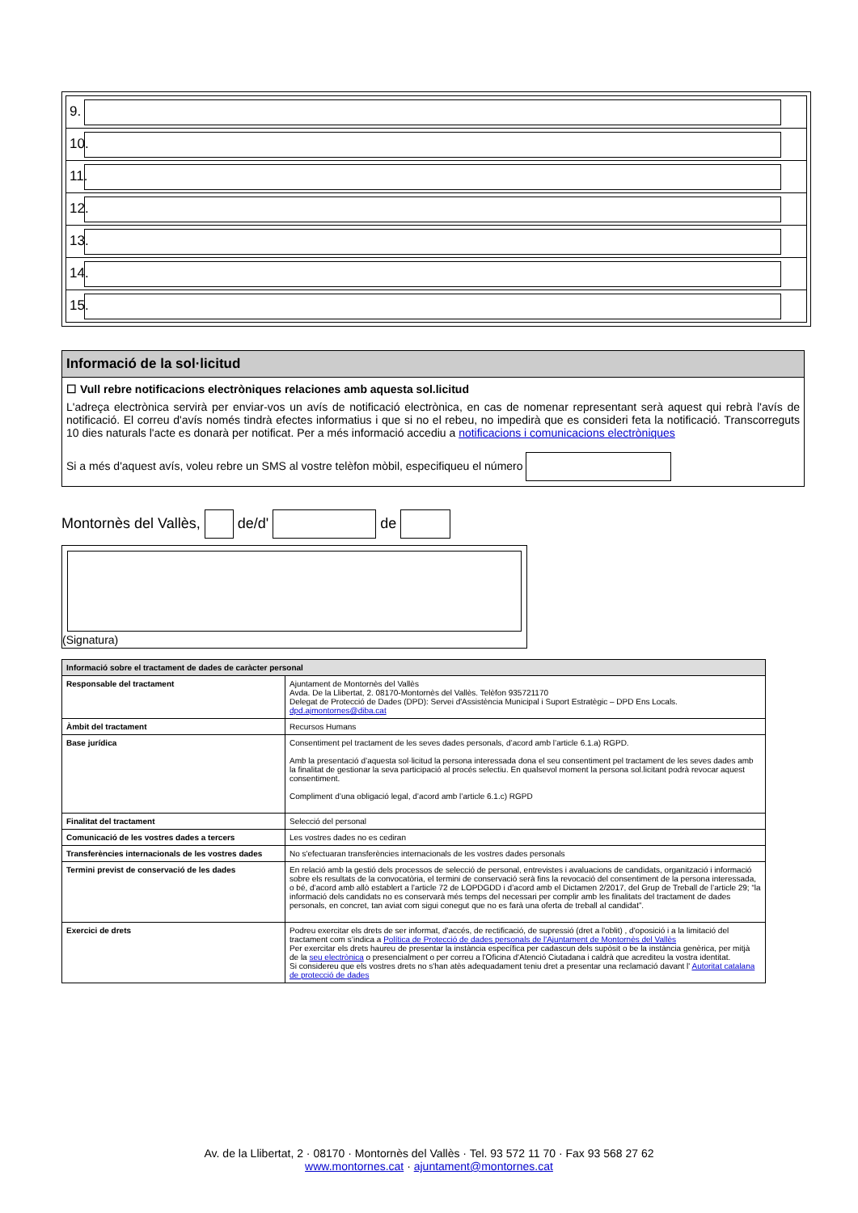| 9. |
| 10. |
| 11. |
| 12. |
| 13. |
| 14. |
| 15. |
Informació de la sol·licitud
☐ Vull rebre notificacions electròniques relaciones amb aquesta sol.licitud
L'adreça electrònica servirà per enviar-vos un avís de notificació electrònica, en cas de nomenar representant serà aquest qui rebrà l'avís de notificació. El correu d'avís només tindrà efectes informatius i que si no el rebeu, no impedirà que es consideri feta la notificació. Transcorreguts 10 dies naturals l'acte es donarà per notificat. Per a més informació accediu a notificacions i comunicacions electròniques
Si a més d'aquest avís, voleu rebre un SMS al vostre telèfon mòbil, especifiqueu el número
Montornès del Vallès, de/d' de
(Signatura)
| Informació sobre el tractament de dades de caràcter personal | |
| --- | --- |
| Responsable del tractament | Ajuntament de Montornès del Vallès Avda. De la Llibertat, 2. 08170-Montornès del Vallès. Telèfon 935721170 Delegat de Protecció de Dades (DPD): Servei d'Assistència Municipal i Suport Estratègic – DPD Ens Locals. dpd.ajmontornes@diba.cat |
| Àmbit del tractament | Recursos Humans |
| Base jurídica | Consentiment pel tractament de les seves dades personals, d’acord amb l’article 6.1.a) RGPD. Amb la presentació d’aquesta sol·licitud la persona interessada dona el seu consentiment pel tractament de les seves dades amb la finalitat de gestionar la seva participació al procés selectiu. En qualsevol moment la persona sol.licitant podrà revocar aquest consentiment. Compliment d’una obligació legal, d’acord amb l’article 6.1.c) RGPD |
| Finalitat del tractament | Selecció del personal |
| Comunicació de les vostres dades a tercers | Les vostres dades no es cediran |
| Transferències internacionals de les vostres dades | No s'efectuaran transferències internacionals de les vostres dades personals |
| Termini previst de conservació de les dades | En relació amb la gestió dels processos de selecció de personal, entrevistes i avaluacions de candidats, organització i informació sobre els resultats de la convocatòria, el termini de conservació serà fins la revocació del consentiment de la persona interessada, o bé, d’acord amb allò establert a l’article 72 de LOPDGDD i d’acord amb el Dictamen 2/2017, del Grup de Treball de l’article 29; “la informació dels candidats no es conservarà més temps del necessari per complir amb les finalitats del tractament de dades personals, en concret, tan aviat com sigui conegut que no es farà una oferta de treball al candidat”. |
| Exercici de drets | Podreu exercitar els drets de ser informat, d'accés, de rectificació, de supressió (dret a l'oblit) , d'oposició i a la limitació del tractament com s’indica a Política de Protecció de dades personals de l'Ajuntament de Montornès del Vallès Per exercitar els drets haureu de presentar la instància específica per cadascun dels supòsit o be la instància genèrica, per mitjà de la seu electrònica o presencialment o per correu a l'Oficina d'Atenció Ciutadana i caldrà que acrediteu la vostra identitat. Si considereu que els vostres drets no s'han atès adequadament teniu dret a presentar una reclamació davant l' Autoritat catalana de protecció de dades |
Av. de la Llibertat, 2 · 08170 · Montornès del Vallès · Tel. 93 572 11 70 · Fax 93 568 27 62
www.montornes.cat · ajuntament@montornes.cat